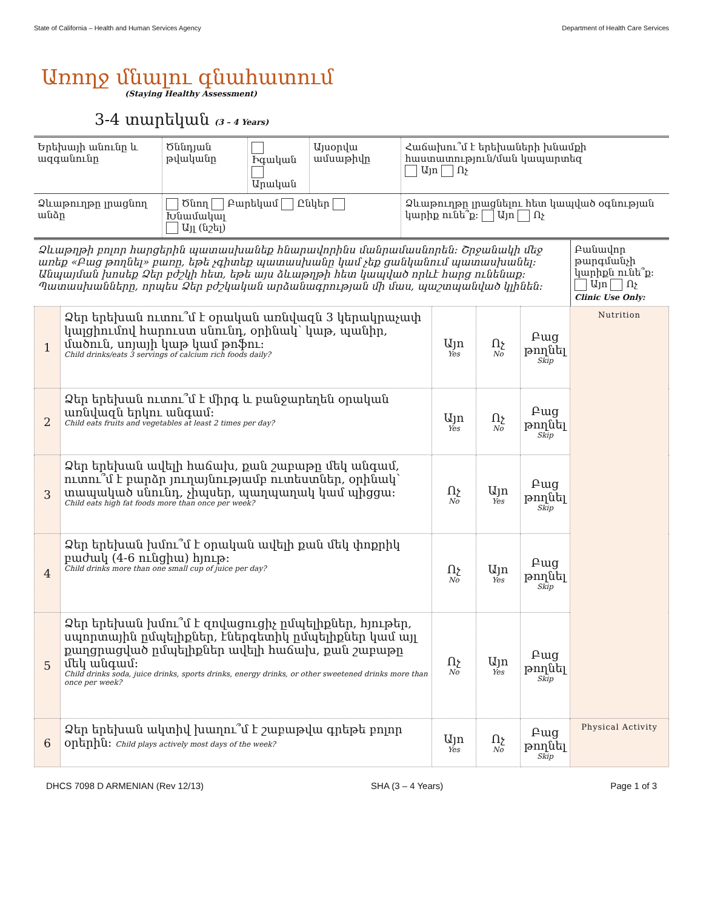State of California – Health and Human Services Agency Department of Health Care Services
Առողջ մնալու գնահատում
(Staying Healthy Assessment)
3-4 տարեկան (3 – 4 Years)
| Երեխայի անունը և ազգանունը | Ծննդյան թվականը | Իգական Արական | Այսօրվա ամսաթիվը | Հաճախու՞մ է երեխաների խնամքի հաստատություն/ման կապարտեզ Այո Ոչ |
| Ձևաթուղթը լրացնող անձը | Ծնող Բարեկամ Ընկեր Խնամակալ Այլ (նշել) | | | Ձևաթուղթը լրացնելու հետ կապված օգնության կարիք ունե՞ք: Այո Ոչ |
| Ձևաթղթի բոլոր հարցերին պատասխանեք հնարավորինս մանրամասնորեն: Շրջանակի մեջ առեք «Բաց թողնել» բառը, եթե չգիտեք պատասխանը կամ չեք ցանկանում պատասխանել: Անպայման խոսեք Ձեր բժշկի հետ, եթե այս ձևաթղթի հետ կապված որևէ հարց ունենաք: Պատասխանները, որպես Ձեր բժշկական արձանագրության մի մաս, պաշտպանված կլինեն: | Բանավոր թարգմանչի կարիքն ունե՞ք: Այո Ոչ Clinic Use Only: |
| 1 | Ձեր երեխան ուտու՞մ է օրական առնվազն 3 կերակրաչափ կալցիումով հարուստ սնունդ, օրինակ՝ կաթ, պանիր, մածուն, սոյայի կաթ կամ թոֆու: Child drinks/eats 3 servings of calcium rich foods daily? | Այո Yes | Ոչ No | Բաց թողնել Skip | Nutrition |
| 2 | Ձեր երեխան ուտու՞մ է միրգ և բանջարեղեն օրական առնվազն երկու անգամ: Child eats fruits and vegetables at least 2 times per day? | Այո Yes | Ոչ No | Բաց թողնել Skip | |
| 3 | Ձեր երեխան ավելի հաճախ, քան շաբաթը մեկ անգամ, ուտու՞մ է բարձր յուղայնությամբ ուտեստներ, օրինակ՝ տապակած սնունդ, չիպսեր, պաղպաղակ կամ պիցցա: Child eats high fat foods more than once per week? | Ոչ No | Այո Yes | Բաց թողնել Skip | |
| 4 | Ձեր երեխան խմու՞մ է օրական ավելի քան մեկ փոքրիկ բաժակ (4-6 ունցիա) հյութ: Child drinks more than one small cup of juice per day? | Ոչ No | Այո Yes | Բաց թողնել Skip | |
| 5 | Ձեր երեխան խմու՞մ է զովացուցիչ ըմպելիքներ, հյութեր, սպորտային ըմպելիքներ, էներգետիկ ըմպելիքներ կամ այլ քաղցրացված ըմպելիքներ ավելի հաճախ, քան շաբաթը մեկ անգամ: Child drinks soda, juice drinks, sports drinks, energy drinks, or other sweetened drinks more than once per week? | Ոչ No | Այո Yes | Բաց թողնել Skip | |
| 6 | Ձեր երեխան ակտիվ խաղու՞մ է շաբաթվա գրեթե բոլոր օրերին: Child plays actively most days of the week? | Այո Yes | Ոչ No | Բաց թողնել Skip | Physical Activity |
DHCS 7098 D ARMENIAN (Rev 12/13) SHA (3 – 4 Years) Page 1 of 3